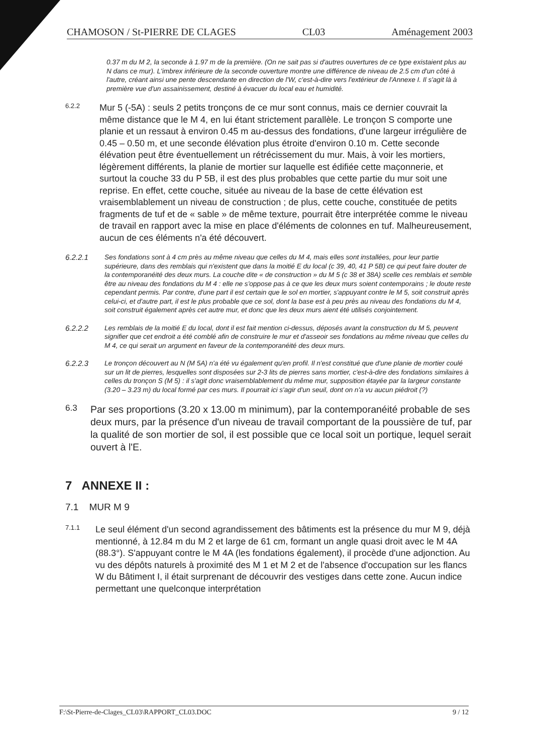CHAMOSON / St-PIERRE DE CLAGES CL03 Aménagement 2003
0.37 m du M 2, la seconde à 1.97 m de la première. (On ne sait pas si d'autres ouvertures de ce type existaient plus au N dans ce mur). L'imbrex inférieure de la seconde ouverture montre une différence de niveau de 2.5 cm d'un côté à l'autre, créant ainsi une pente descendante en direction de l'W, c'est-à-dire vers l'extérieur de l'Annexe I. Il s'agit là à première vue d'un assainissement, destiné à évacuer du local eau et humidité.
6.2.2
Mur 5 (-5A) : seuls 2 petits tronçons de ce mur sont connus, mais ce dernier couvrait la même distance que le M 4, en lui étant strictement parallèle. Le tronçon S comporte une planie et un ressaut à environ 0.45 m au-dessus des fondations, d'une largeur irrégulière de 0.45 – 0.50 m, et une seconde élévation plus étroite d'environ 0.10 m. Cette seconde élévation peut être éventuellement un rétrécissement du mur. Mais, à voir les mortiers, légèrement différents, la planie de mortier sur laquelle est édifiée cette maçonnerie, et surtout la couche 33 du P 5B, il est des plus probables que cette partie du mur soit une reprise. En effet, cette couche, située au niveau de la base de cette élévation est vraisemblablement un niveau de construction ; de plus, cette couche, constituée de petits fragments de tuf et de « sable » de même texture, pourrait être interprétée comme le niveau de travail en rapport avec la mise en place d'éléments de colonnes en tuf. Malheureusement, aucun de ces éléments n'a été découvert.
6.2.2.1
Ses fondations sont à 4 cm près au même niveau que celles du M 4, mais elles sont installées, pour leur partie supérieure, dans des remblais qui n'existent que dans la moitié E du local (c 39, 40, 41 P 5B) ce qui peut faire douter de la contemporanéité des deux murs. La couche dite « de construction » du M 5 (c 38 et 38A) scelle ces remblais et semble être au niveau des fondations du M 4 : elle ne s'oppose pas à ce que les deux murs soient contemporains ; le doute reste cependant permis. Par contre, d'une part il est certain que le sol en mortier, s'appuyant contre le M 5, soit construit après celui-ci, et d'autre part, il est le plus probable que ce sol, dont la base est à peu près au niveau des fondations du M 4, soit construit également après cet autre mur, et donc que les deux murs aient été utilisés conjointement.
6.2.2.2
Les remblais de la moitié E du local, dont il est fait mention ci-dessus, déposés avant la construction du M 5, peuvent signifier que cet endroit a été comblé afin de construire le mur et d'asseoir ses fondations au même niveau que celles du M 4, ce qui serait un argument en faveur de la contemporanéité des deux murs.
6.2.2.3
Le tronçon découvert au N (M 5A) n'a été vu également qu'en profil. Il n'est constitué que d'une planie de mortier coulé sur un lit de pierres, lesquelles sont disposées sur 2-3 lits de pierres sans mortier, c'est-à-dire des fondations similaires à celles du tronçon S (M 5) : il s'agit donc vraisemblablement du même mur, supposition étayée par la largeur constante (3.20 – 3.23 m) du local formé par ces murs. Il pourrait ici s'agir d'un seuil, dont on n'a vu aucun piédroit (?)
6.3
Par ses proportions (3.20 x 13.00 m minimum), par la contemporanéité probable de ses deux murs, par la présence d'un niveau de travail comportant de la poussière de tuf, par la qualité de son mortier de sol, il est possible que ce local soit un portique, lequel serait ouvert à l'E.
7 ANNEXE II :
7.1 MUR M 9
7.1.1
Le seul élément d'un second agrandissement des bâtiments est la présence du mur M 9, déjà mentionné, à 12.84 m du M 2 et large de 61 cm, formant un angle quasi droit avec le M 4A (88.3°). S'appuyant contre le M 4A (les fondations également), il procède d'une adjonction. Au vu des dépôts naturels à proximité des M 1 et M 2 et de l'absence d'occupation sur les flancs W du Bâtiment I, il était surprenant de découvrir des vestiges dans cette zone. Aucun indice permettant une quelconque interprétation
F:\St-Pierre-de-Clages_CL03\RAPPORT_CL03.DOC 9 / 12